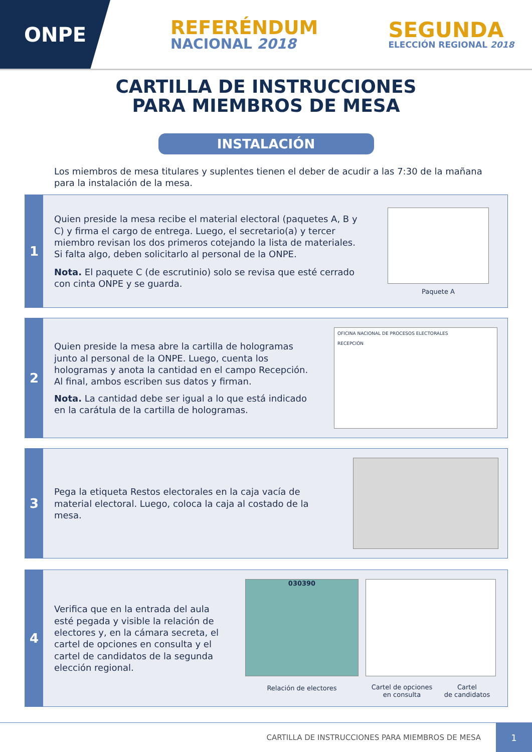ONPE
REFERÉNDUM
NACIONAL 2018
SEGUNDA
ELECCIÓN REGIONAL 2018
CARTILLA DE INSTRUCCIONES
PARA MIEMBROS DE MESA
INSTALACIÓN
Los miembros de mesa titulares y suplentes tienen el deber de acudir a las 7:30 de la mañana para la instalación de la mesa.
1
Quien preside la mesa recibe el material electoral (paquetes A, B y C) y firma el cargo de entrega. Luego, el secretario(a) y tercer miembro revisan los dos primeros cotejando la lista de materiales. Si falta algo, deben solicitarlo al personal de la ONPE.
Nota. El paquete C (de escrutinio) solo se revisa que esté cerrado con cinta ONPE y se guarda.
Paquete A
2
Quien preside la mesa abre la cartilla de hologramas junto al personal de la ONPE. Luego, cuenta los hologramas y anota la cantidad en el campo Recepción. Al final, ambos escriben sus datos y firman.
Nota. La cantidad debe ser igual a lo que está indicado en la carátula de la cartilla de hologramas.
OFICINA NACIONAL DE PROCESOS ELECTORALES
RECEPCIÓN
3
Pega la etiqueta Restos electorales en la caja vacía de material electoral. Luego, coloca la caja al costado de la mesa.
4
Verifica que en la entrada del aula esté pegada y visible la relación de electores y, en la cámara secreta, el cartel de opciones en consulta y el cartel de candidatos de la segunda elección regional.
030390
Relación de electores
Cartel de opciones
en consulta Cartel
de candidatos
CARTILLA DE INSTRUCCIONES PARA MIEMBROS DE MESA
1